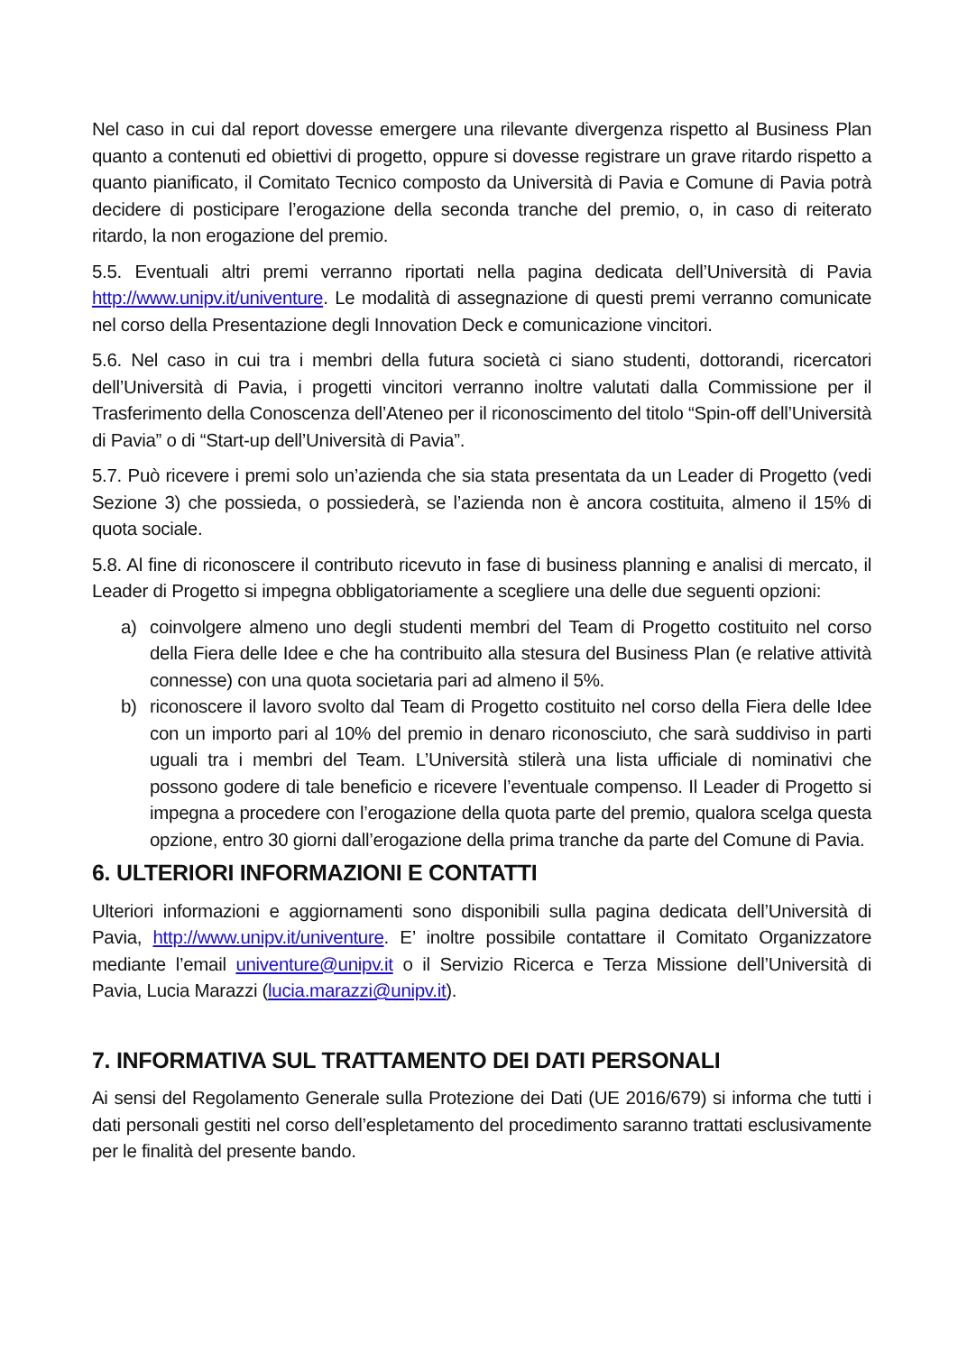Nel caso in cui dal report dovesse emergere una rilevante divergenza rispetto al Business Plan quanto a contenuti ed obiettivi di progetto, oppure si dovesse registrare un grave ritardo rispetto a quanto pianificato, il Comitato Tecnico composto da Università di Pavia e Comune di Pavia potrà decidere di posticipare l’erogazione della seconda tranche del premio, o, in caso di reiterato ritardo, la non erogazione del premio.
5.5. Eventuali altri premi verranno riportati nella pagina dedicata dell’Università di Pavia http://www.unipv.it/univenture. Le modalità di assegnazione di questi premi verranno comunicate nel corso della Presentazione degli Innovation Deck e comunicazione vincitori.
5.6. Nel caso in cui tra i membri della futura società ci siano studenti, dottorandi, ricercatori dell’Università di Pavia, i progetti vincitori verranno inoltre valutati dalla Commissione per il Trasferimento della Conoscenza dell’Ateneo per il riconoscimento del titolo “Spin-off dell’Università di Pavia” o di “Start-up dell’Università di Pavia”.
5.7. Può ricevere i premi solo un’azienda che sia stata presentata da un Leader di Progetto (vedi Sezione 3) che possieda, o possiederà, se l’azienda non è ancora costituita, almeno il 15% di quota sociale.
5.8. Al fine di riconoscere il contributo ricevuto in fase di business planning e analisi di mercato, il Leader di Progetto si impegna obbligatoriamente a scegliere una delle due seguenti opzioni:
a) coinvolgere almeno uno degli studenti membri del Team di Progetto costituito nel corso della Fiera delle Idee e che ha contribuito alla stesura del Business Plan (e relative attività connesse) con una quota societaria pari ad almeno il 5%.
b) riconoscere il lavoro svolto dal Team di Progetto costituito nel corso della Fiera delle Idee con un importo pari al 10% del premio in denaro riconosciuto, che sarà suddiviso in parti uguali tra i membri del Team. L’Università stilerà una lista ufficiale di nominativi che possono godere di tale beneficio e ricevere l’eventuale compenso. Il Leader di Progetto si impegna a procedere con l’erogazione della quota parte del premio, qualora scelga questa opzione, entro 30 giorni dall’erogazione della prima tranche da parte del Comune di Pavia.
6. ULTERIORI INFORMAZIONI E CONTATTI
Ulteriori informazioni e aggiornamenti sono disponibili sulla pagina dedicata dell’Università di Pavia, http://www.unipv.it/univenture. E’ inoltre possibile contattare il Comitato Organizzatore mediante l’email univenture@unipv.it o il Servizio Ricerca e Terza Missione dell’Università di Pavia, Lucia Marazzi (lucia.marazzi@unipv.it).
7. INFORMATIVA SUL TRATTAMENTO DEI DATI PERSONALI
Ai sensi del Regolamento Generale sulla Protezione dei Dati (UE 2016/679) si informa che tutti i dati personali gestiti nel corso dell’espletamento del procedimento saranno trattati esclusivamente per le finalità del presente bando.